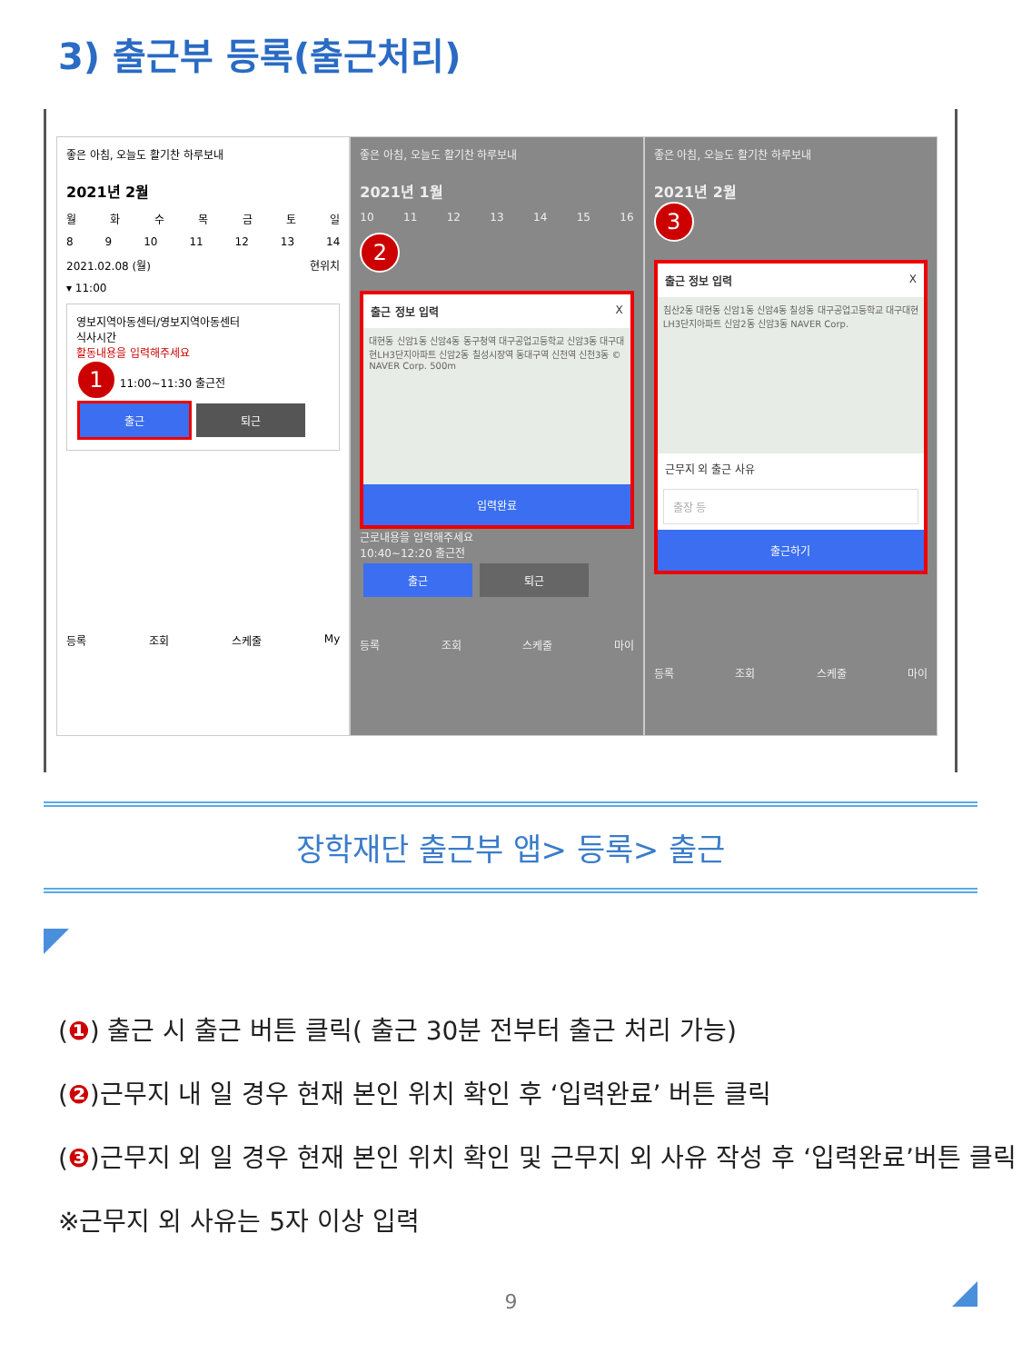3) 출근부 등록(출근처리)
좋은 아침, 오늘도 활기찬 하루보내
2021년 2월
월화수목금토일
89 10 11 12 13 14
2021.02.08 (월) 현위치
▾ 11:00
영보지역아동센터/영보지역아동센터
식사시간
활동내용을 입력해주세요
1 11:00~11:30 출근전
출근 퇴근
등록 조회 스케줄 My
좋은 아침, 오늘도 활기찬 하루보내
2021년 1월
10 11 12 13 14 15 16
2
출근 정보 입력 X
대현동 신암1동 신암4동 동구청역 대구공업고등학교 신암3동 대구대현LH3단지아파트 신암2동 칠성시장역 동대구역 신천역 신천3동 © NAVER Corp. 500m
입력완료
근로내용을 입력해주세요
10:40~12:20 출근전
출근 퇴근
등록 조회 스케줄 마이
좋은 아침, 오늘도 활기찬 하루보내
2021년 2월
3
출근 정보 입력 X
침산2동 대현동 신암1동 신암4동 칠성동 대구공업고등학교 대구대현LH3단지아파트 신암2동 신암3동 NAVER Corp.
근무지 외 출근 사유
출장 등
출근하기
등록 조회 스케줄 마이
장학재단 출근부 앱> 등록> 출근
(❶) 출근 시 출근 버튼 클릭( 출근 30분 전부터 출근 처리 가능)
(❷)근무지 내 일 경우 현재 본인 위치 확인 후 ‘입력완료’ 버튼 클릭
(❸)근무지 외 일 경우 현재 본인 위치 확인 및 근무지 외 사유 작성 후 ‘입력완료’버튼 클릭
※근무지 외 사유는 5자 이상 입력
9